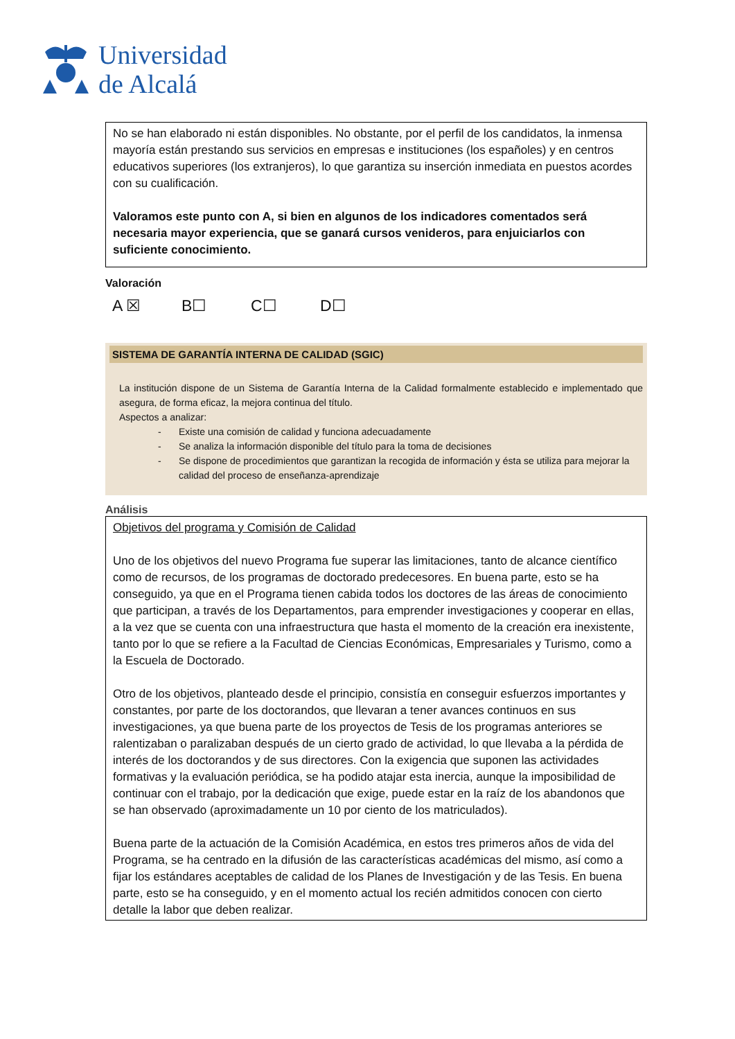Universidad
de Alcalá
No se han elaborado ni están disponibles. No obstante, por el perfil de los candidatos, la inmensa mayoría están prestando sus servicios en empresas e instituciones (los españoles) y en centros educativos superiores (los extranjeros), lo que garantiza su inserción inmediata en puestos acordes con su cualificación.
Valoramos este punto con A, si bien en algunos de los indicadores comentados será necesaria mayor experiencia, que se ganará cursos venideros, para enjuiciarlos con suficiente conocimiento.
Valoración
A ☒ B☐ C☐ D☐
SISTEMA DE GARANTÍA INTERNA DE CALIDAD (SGIC)
La institución dispone de un Sistema de Garantía Interna de la Calidad formalmente establecido e implementado que asegura, de forma eficaz, la mejora continua del título.
Aspectos a analizar:
- Existe una comisión de calidad y funciona adecuadamente
- Se analiza la información disponible del título para la toma de decisiones
- Se dispone de procedimientos que garantizan la recogida de información y ésta se utiliza para mejorar la calidad del proceso de enseñanza-aprendizaje
Análisis
Objetivos del programa y Comisión de Calidad
Uno de los objetivos del nuevo Programa fue superar las limitaciones, tanto de alcance científico como de recursos, de los programas de doctorado predecesores. En buena parte, esto se ha conseguido, ya que en el Programa tienen cabida todos los doctores de las áreas de conocimiento que participan, a través de los Departamentos, para emprender investigaciones y cooperar en ellas, a la vez que se cuenta con una infraestructura que hasta el momento de la creación era inexistente, tanto por lo que se refiere a la Facultad de Ciencias Económicas, Empresariales y Turismo, como a la Escuela de Doctorado.
Otro de los objetivos, planteado desde el principio, consistía en conseguir esfuerzos importantes y constantes, por parte de los doctorandos, que llevaran a tener avances continuos en sus investigaciones, ya que buena parte de los proyectos de Tesis de los programas anteriores se ralentizaban o paralizaban después de un cierto grado de actividad, lo que llevaba a la pérdida de interés de los doctorandos y de sus directores. Con la exigencia que suponen las actividades formativas y la evaluación periódica, se ha podido atajar esta inercia, aunque la imposibilidad de continuar con el trabajo, por la dedicación que exige, puede estar en la raíz de los abandonos que se han observado (aproximadamente un 10 por ciento de los matriculados).
Buena parte de la actuación de la Comisión Académica, en estos tres primeros años de vida del Programa, se ha centrado en la difusión de las características académicas del mismo, así como a fijar los estándares aceptables de calidad de los Planes de Investigación y de las Tesis. En buena parte, esto se ha conseguido, y en el momento actual los recién admitidos conocen con cierto detalle la labor que deben realizar.